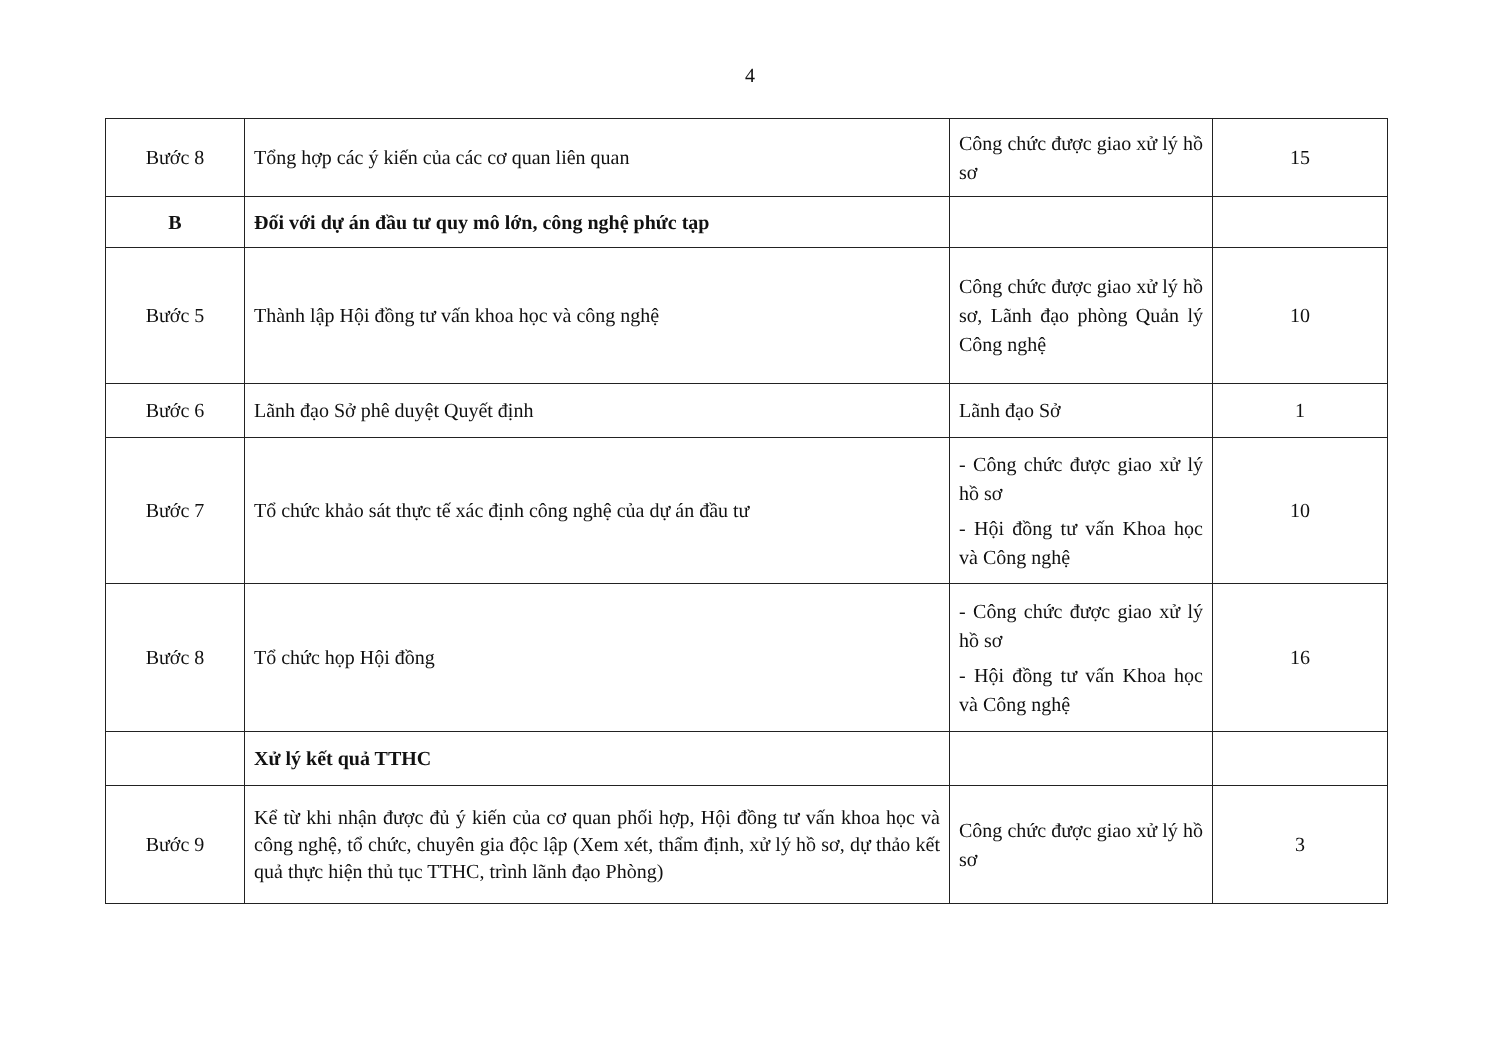4
| Bước 8 | Tổng hợp các ý kiến của các cơ quan liên quan | Công chức được giao xử lý hồ sơ | 15 |
| B | Đối với dự án đầu tư quy mô lớn, công nghệ phức tạp | | |
| Bước 5 | Thành lập Hội đồng tư vấn khoa học và công nghệ | Công chức được giao xử lý hồ sơ, Lãnh đạo phòng Quản lý Công nghệ | 10 |
| Bước 6 | Lãnh đạo Sở phê duyệt Quyết định | Lãnh đạo Sở | 1 |
| Bước 7 | Tổ chức khảo sát thực tế xác định công nghệ của dự án đầu tư | - Công chức được giao xử lý hồ sơ - Hội đồng tư vấn Khoa học và Công nghệ | 10 |
| Bước 8 | Tổ chức họp Hội đồng | - Công chức được giao xử lý hồ sơ - Hội đồng tư vấn Khoa học và Công nghệ | 16 |
| | Xử lý kết quả TTHC | | |
| Bước 9 | Kể từ khi nhận được đủ ý kiến của cơ quan phối hợp, Hội đồng tư vấn khoa học và công nghệ, tổ chức, chuyên gia độc lập (Xem xét, thẩm định, xử lý hồ sơ, dự thảo kết quả thực hiện thủ tục TTHC, trình lãnh đạo Phòng) | Công chức được giao xử lý hồ sơ | 3 |